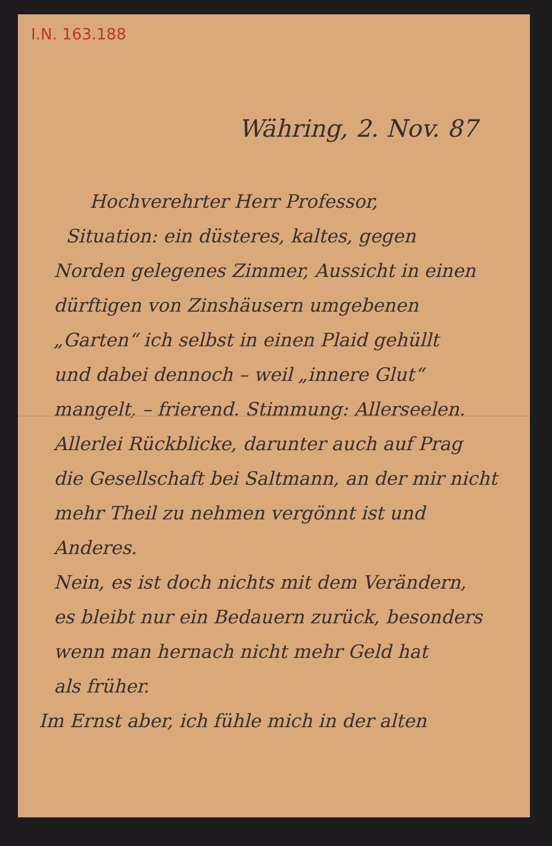I.N. 163.188
Währing, 2. Nov. 87
Hochverehrter Herr Professor,
Situation: ein düsteres, kaltes, gegen
Norden gelegenes Zimmer, Aussicht in einen
dürftigen von Zinshäusern umgebenen
„Garten“ ich selbst in einen Plaid gehüllt
und dabei dennoch – weil „innere Glut“
mangelt, – frierend. Stimmung: Allerseelen.
Allerlei Rückblicke, darunter auch auf Prag
die Gesellschaft bei Saltmann, an der mir nicht
mehr Theil zu nehmen vergönnt ist und Anderes.
Nein, es ist doch nichts mit dem Verändern,
es bleibt nur ein Bedauern zurück, besonders
wenn man hernach nicht mehr Geld hat
als früher.
Im Ernst aber, ich fühle mich in der alten